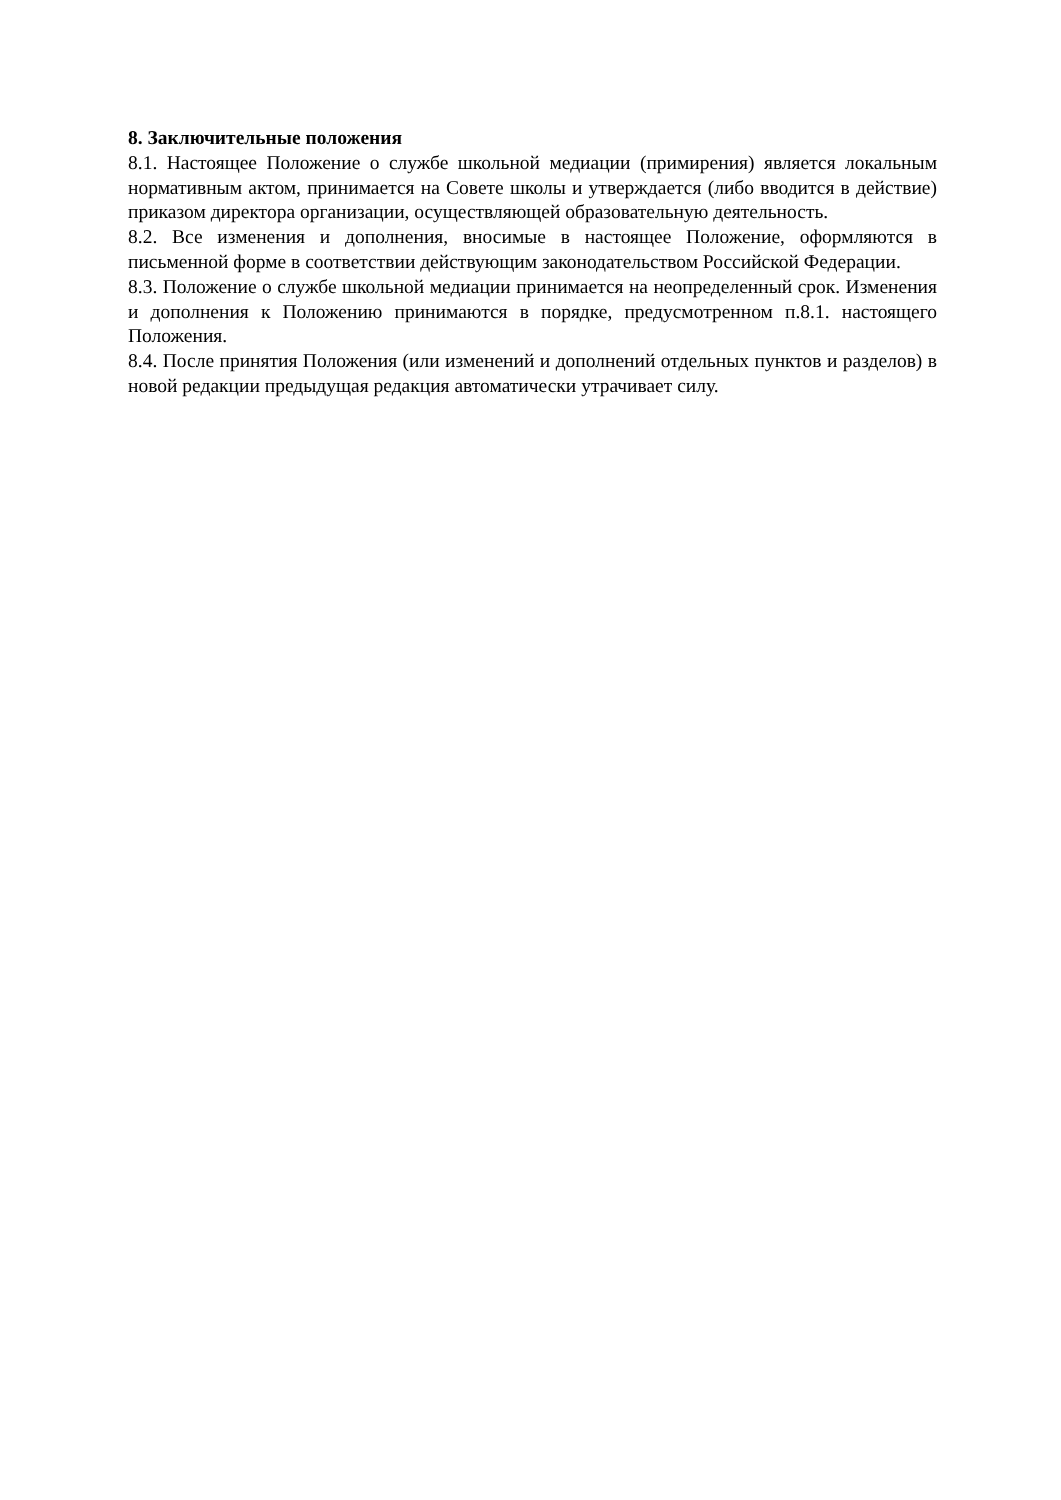8. Заключительные положения
8.1. Настоящее Положение о службе школьной медиации (примирения) является локальным нормативным актом, принимается на Совете школы и утверждается (либо вводится в действие) приказом директора организации, осуществляющей образовательную деятельность.
8.2. Все изменения и дополнения, вносимые в настоящее Положение, оформляются в письменной форме в соответствии действующим законодательством Российской Федерации.
8.3. Положение о службе школьной медиации принимается на неопределенный срок. Изменения и дополнения к Положению принимаются в порядке, предусмотренном п.8.1. настоящего Положения.
8.4. После принятия Положения (или изменений и дополнений отдельных пунктов и разделов) в новой редакции предыдущая редакция автоматически утрачивает силу.